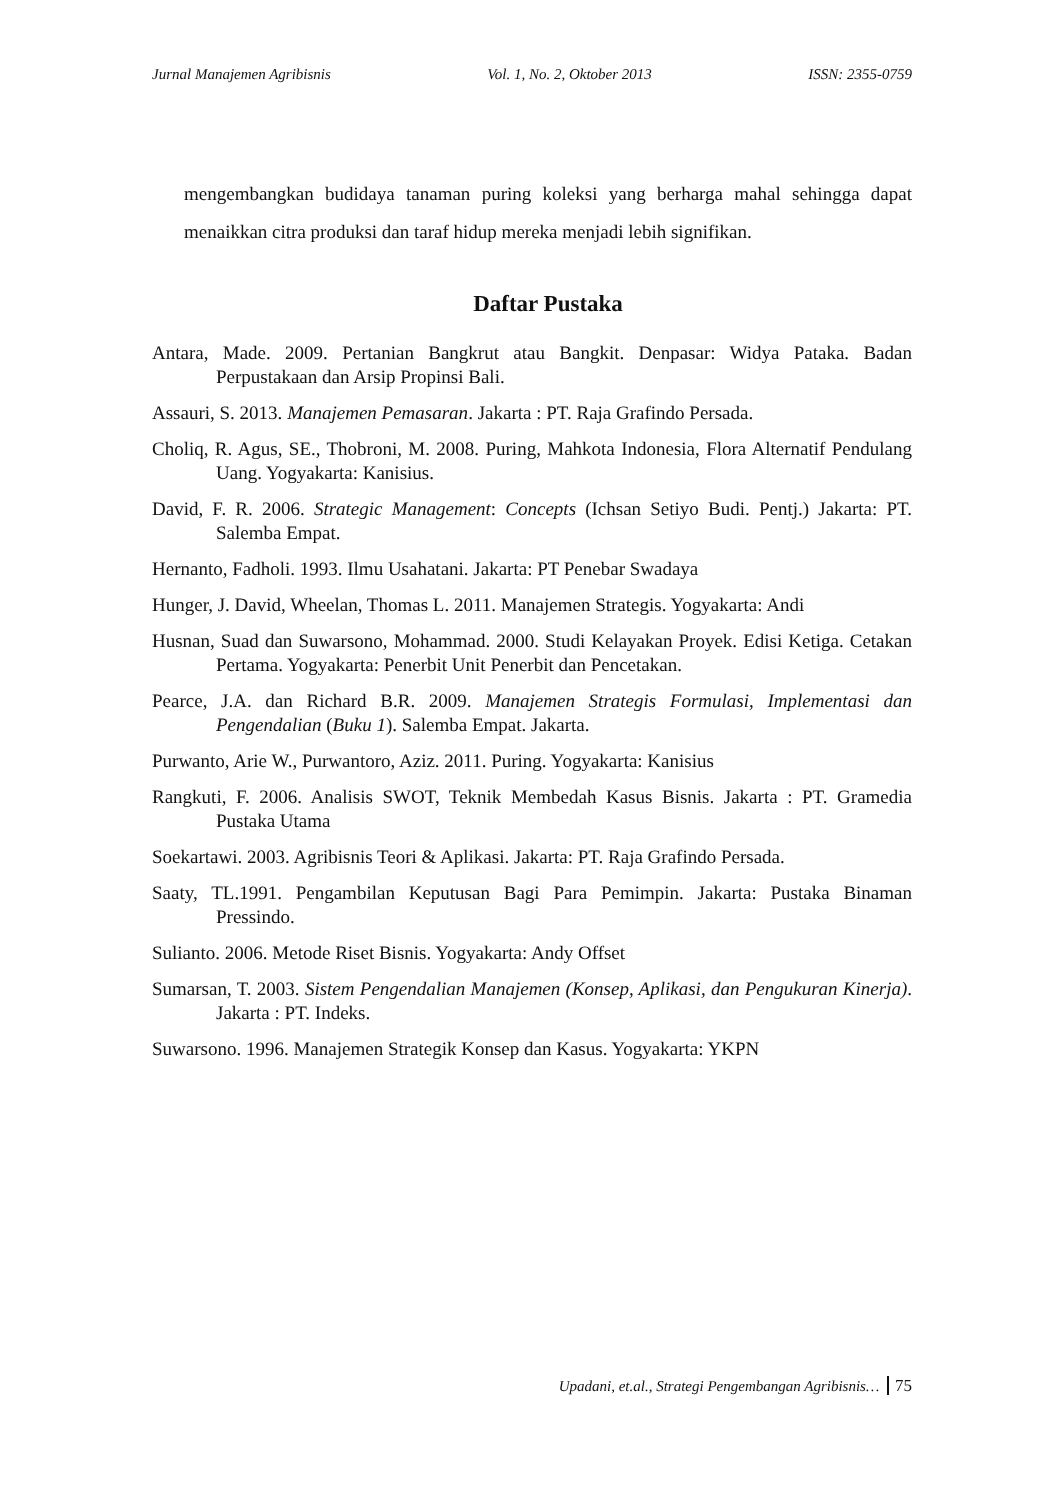Jurnal Manajemen Agribisnis Vol. 1, No. 2, Oktober 2013 ISSN: 2355-0759
mengembangkan budidaya tanaman puring koleksi yang berharga mahal sehingga dapat menaikkan citra produksi dan taraf hidup mereka menjadi lebih signifikan.
Daftar Pustaka
Antara, Made. 2009. Pertanian Bangkrut atau Bangkit. Denpasar: Widya Pataka. Badan Perpustakaan dan Arsip Propinsi Bali.
Assauri, S. 2013. Manajemen Pemasaran. Jakarta : PT. Raja Grafindo Persada.
Choliq, R. Agus, SE., Thobroni, M. 2008. Puring, Mahkota Indonesia, Flora Alternatif Pendulang Uang. Yogyakarta: Kanisius.
David, F. R. 2006. Strategic Management: Concepts (Ichsan Setiyo Budi. Pentj.) Jakarta: PT. Salemba Empat.
Hernanto, Fadholi. 1993. Ilmu Usahatani. Jakarta: PT Penebar Swadaya
Hunger, J. David, Wheelan, Thomas L. 2011. Manajemen Strategis. Yogyakarta: Andi
Husnan, Suad dan Suwarsono, Mohammad. 2000. Studi Kelayakan Proyek. Edisi Ketiga. Cetakan Pertama. Yogyakarta: Penerbit Unit Penerbit dan Pencetakan.
Pearce, J.A. dan Richard B.R. 2009. Manajemen Strategis Formulasi, Implementasi dan Pengendalian (Buku 1). Salemba Empat. Jakarta.
Purwanto, Arie W., Purwantoro, Aziz. 2011. Puring. Yogyakarta: Kanisius
Rangkuti, F. 2006. Analisis SWOT, Teknik Membedah Kasus Bisnis. Jakarta : PT. Gramedia Pustaka Utama
Soekartawi. 2003. Agribisnis Teori & Aplikasi. Jakarta: PT. Raja Grafindo Persada.
Saaty, TL.1991. Pengambilan Keputusan Bagi Para Pemimpin. Jakarta: Pustaka Binaman Pressindo.
Sulianto. 2006. Metode Riset Bisnis. Yogyakarta: Andy Offset
Sumarsan, T. 2003. Sistem Pengendalian Manajemen (Konsep, Aplikasi, dan Pengukuran Kinerja). Jakarta : PT. Indeks.
Suwarsono. 1996. Manajemen Strategik Konsep dan Kasus. Yogyakarta: YKPN
Upadani, et.al., Strategi Pengembangan Agribisnis… 75